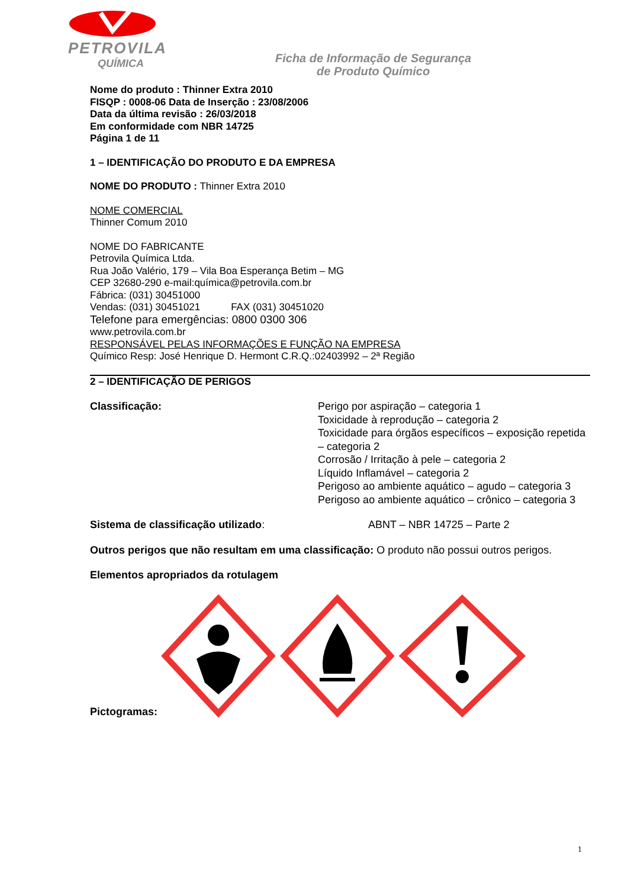PETROVILA
QUÍMICA
Ficha de Informação de Segurança
de Produto Químico
Nome do produto : Thinner Extra 2010
FISQP : 0008-06 Data de Inserção : 23/08/2006
Data da última revisão : 26/03/2018
Em conformidade com NBR 14725
Página 1 de 11
1 – IDENTIFICAÇÃO DO PRODUTO E DA EMPRESA
NOME DO PRODUTO : Thinner Extra 2010
NOME COMERCIAL
Thinner Comum 2010
NOME DO FABRICANTE
Petrovila Química Ltda.
Rua João Valério, 179 – Vila Boa Esperança Betim – MG
CEP 32680-290 e-mail:química@petrovila.com.br
Fábrica: (031) 30451000
Vendas: (031) 30451021 FAX (031) 30451020
Telefone para emergências: 0800 0300 306
www.petrovila.com.br
RESPONSÁVEL PELAS INFORMAÇÕES E FUNÇÃO NA EMPRESA
Químico Resp: José Henrique D. Hermont C.R.Q.:02403992 – 2ª Região
2 – IDENTIFICAÇÃO DE PERIGOS
Classificação: Perigo por aspiração – categoria 1
Toxicidade à reprodução – categoria 2
Toxicidade para órgãos específicos – exposição repetida – categoria 2
Corrosão / Irritação à pele – categoria 2
Líquido Inflamável – categoria 2
Perigoso ao ambiente aquático – agudo – categoria 3
Perigoso ao ambiente aquático – crônico – categoria 3
Sistema de classificação utilizado: ABNT – NBR 14725 – Parte 2
Outros perigos que não resultam em uma classificação: O produto não possui outros perigos.
Elementos apropriados da rotulagem
Pictogramas:
1